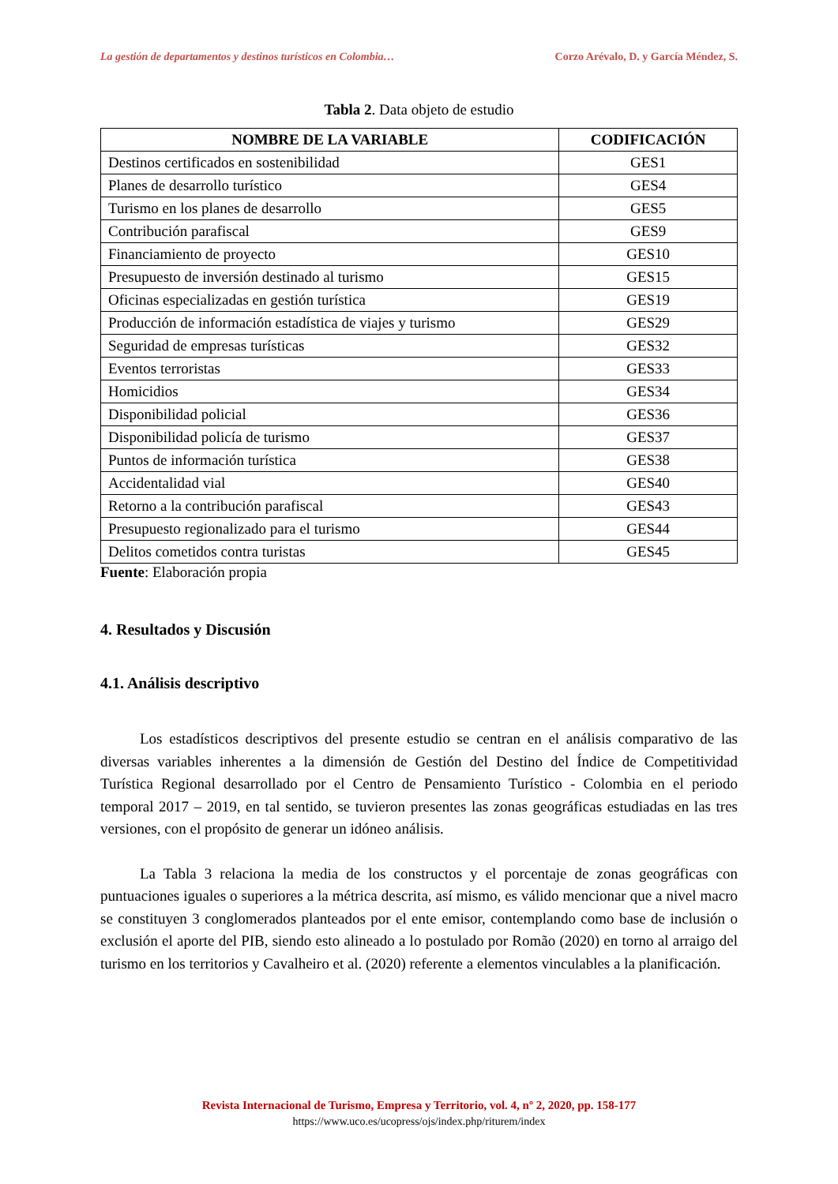La gestión de departamentos y destinos turísticos en Colombia… Corzo Arévalo, D. y García Méndez, S.
Tabla 2. Data objeto de estudio
| NOMBRE DE LA VARIABLE | CODIFICACIÓN |
| --- | --- |
| Destinos certificados en sostenibilidad | GES1 |
| Planes de desarrollo turístico | GES4 |
| Turismo en los planes de desarrollo | GES5 |
| Contribución parafiscal | GES9 |
| Financiamiento de proyecto | GES10 |
| Presupuesto de inversión destinado al turismo | GES15 |
| Oficinas especializadas en gestión turística | GES19 |
| Producción de información estadística de viajes y turismo | GES29 |
| Seguridad de empresas turísticas | GES32 |
| Eventos terroristas | GES33 |
| Homicidios | GES34 |
| Disponibilidad policial | GES36 |
| Disponibilidad policía de turismo | GES37 |
| Puntos de información turística | GES38 |
| Accidentalidad vial | GES40 |
| Retorno a la contribución parafiscal | GES43 |
| Presupuesto regionalizado para el turismo | GES44 |
| Delitos cometidos contra turistas | GES45 |
Fuente: Elaboración propia
4. Resultados y Discusión
4.1. Análisis descriptivo
Los estadísticos descriptivos del presente estudio se centran en el análisis comparativo de las diversas variables inherentes a la dimensión de Gestión del Destino del Índice de Competitividad Turística Regional desarrollado por el Centro de Pensamiento Turístico - Colombia en el periodo temporal 2017 – 2019, en tal sentido, se tuvieron presentes las zonas geográficas estudiadas en las tres versiones, con el propósito de generar un idóneo análisis.
La Tabla 3 relaciona la media de los constructos y el porcentaje de zonas geográficas con puntuaciones iguales o superiores a la métrica descrita, así mismo, es válido mencionar que a nivel macro se constituyen 3 conglomerados planteados por el ente emisor, contemplando como base de inclusión o exclusión el aporte del PIB, siendo esto alineado a lo postulado por Romão (2020) en torno al arraigo del turismo en los territorios y Cavalheiro et al. (2020) referente a elementos vinculables a la planificación.
Revista Internacional de Turismo, Empresa y Territorio, vol. 4, nº 2, 2020, pp. 158-177
https://www.uco.es/ucopress/ojs/index.php/riturem/index